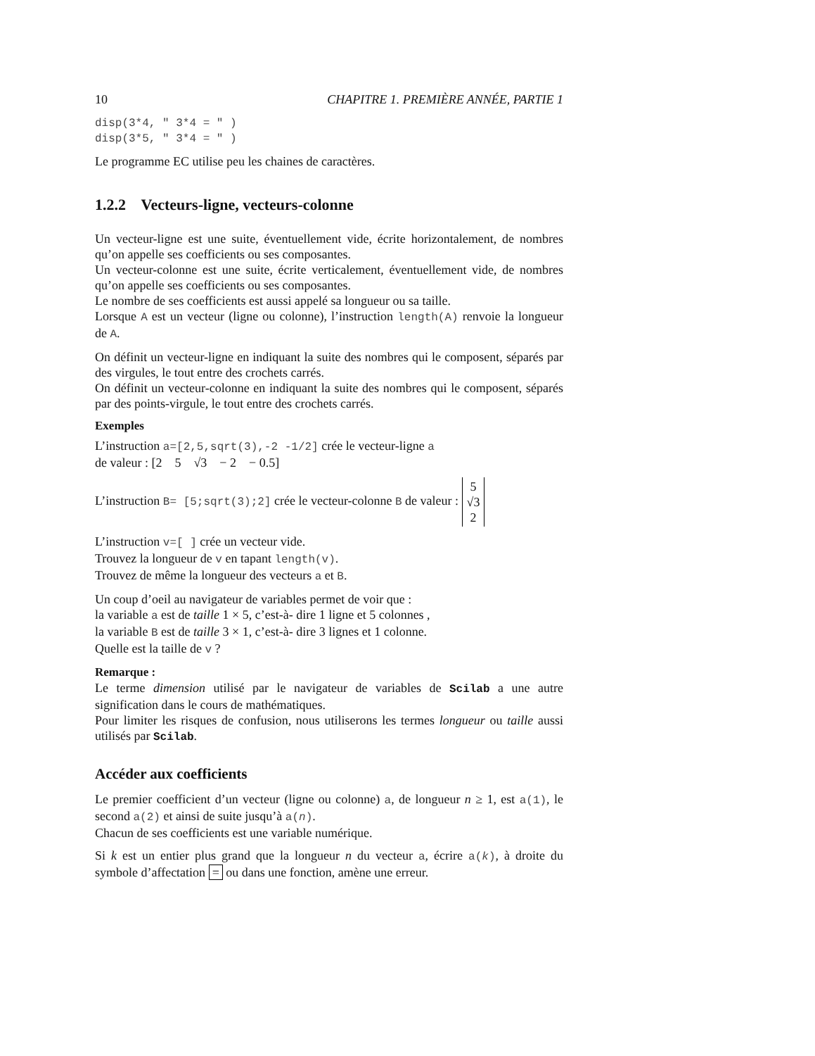10 CHAPITRE 1. PREMIÈRE ANNÉE, PARTIE 1
disp(3*4, " 3*4 = " )
disp(3*5, " 3*4 = " )
Le programme EC utilise peu les chaines de caractères.
1.2.2 Vecteurs-ligne, vecteurs-colonne
Un vecteur-ligne est une suite, éventuellement vide, écrite horizontalement, de nombres qu’on appelle ses coefficients ou ses composantes.
Un vecteur-colonne est une suite, écrite verticalement, éventuellement vide, de nombres qu’on appelle ses coefficients ou ses composantes.
Le nombre de ses coefficients est aussi appelé sa longueur ou sa taille.
Lorsque A est un vecteur (ligne ou colonne), l’instruction length(A) renvoie la longueur de A.
On définit un vecteur-ligne en indiquant la suite des nombres qui le composent, séparés par des virgules, le tout entre des crochets carrés.
On définit un vecteur-colonne en indiquant la suite des nombres qui le composent, séparés par des points-virgule, le tout entre des crochets carrés.
Exemples
L’instruction a=[2,5,sqrt(3),-2 -1/2] crée le vecteur-ligne a
de valeur : [2 5 √3 − 2 − 0.5]
L’instruction B= [5;sqrt(3);2] crée le vecteur-colonne B de valeur : 5
√3
2
L’instruction v=[ ] crée un vecteur vide.
Trouvez la longueur de v en tapant length(v).
Trouvez de même la longueur des vecteurs a et B.
Un coup d’oeil au navigateur de variables permet de voir que :
la variable a est de taille 1 × 5, c’est-à- dire 1 ligne et 5 colonnes ,
la variable B est de taille 3 × 1, c’est-à- dire 3 lignes et 1 colonne.
Quelle est la taille de v ?
Remarque :
Le terme dimension utilisé par le navigateur de variables de Scilab a une autre signification dans le cours de mathématiques.
Pour limiter les risques de confusion, nous utiliserons les termes longueur ou taille aussi utilisés par Scilab.
Accéder aux coefficients
Le premier coefficient d’un vecteur (ligne ou colonne) a, de longueur n ≥ 1, est a(1), le second a(2) et ainsi de suite jusqu’à a(n).
Chacun de ses coefficients est une variable numérique.
Si k est un entier plus grand que la longueur n du vecteur a, écrire a(k), à droite du symbole d’affectation = ou dans une fonction, amène une erreur.